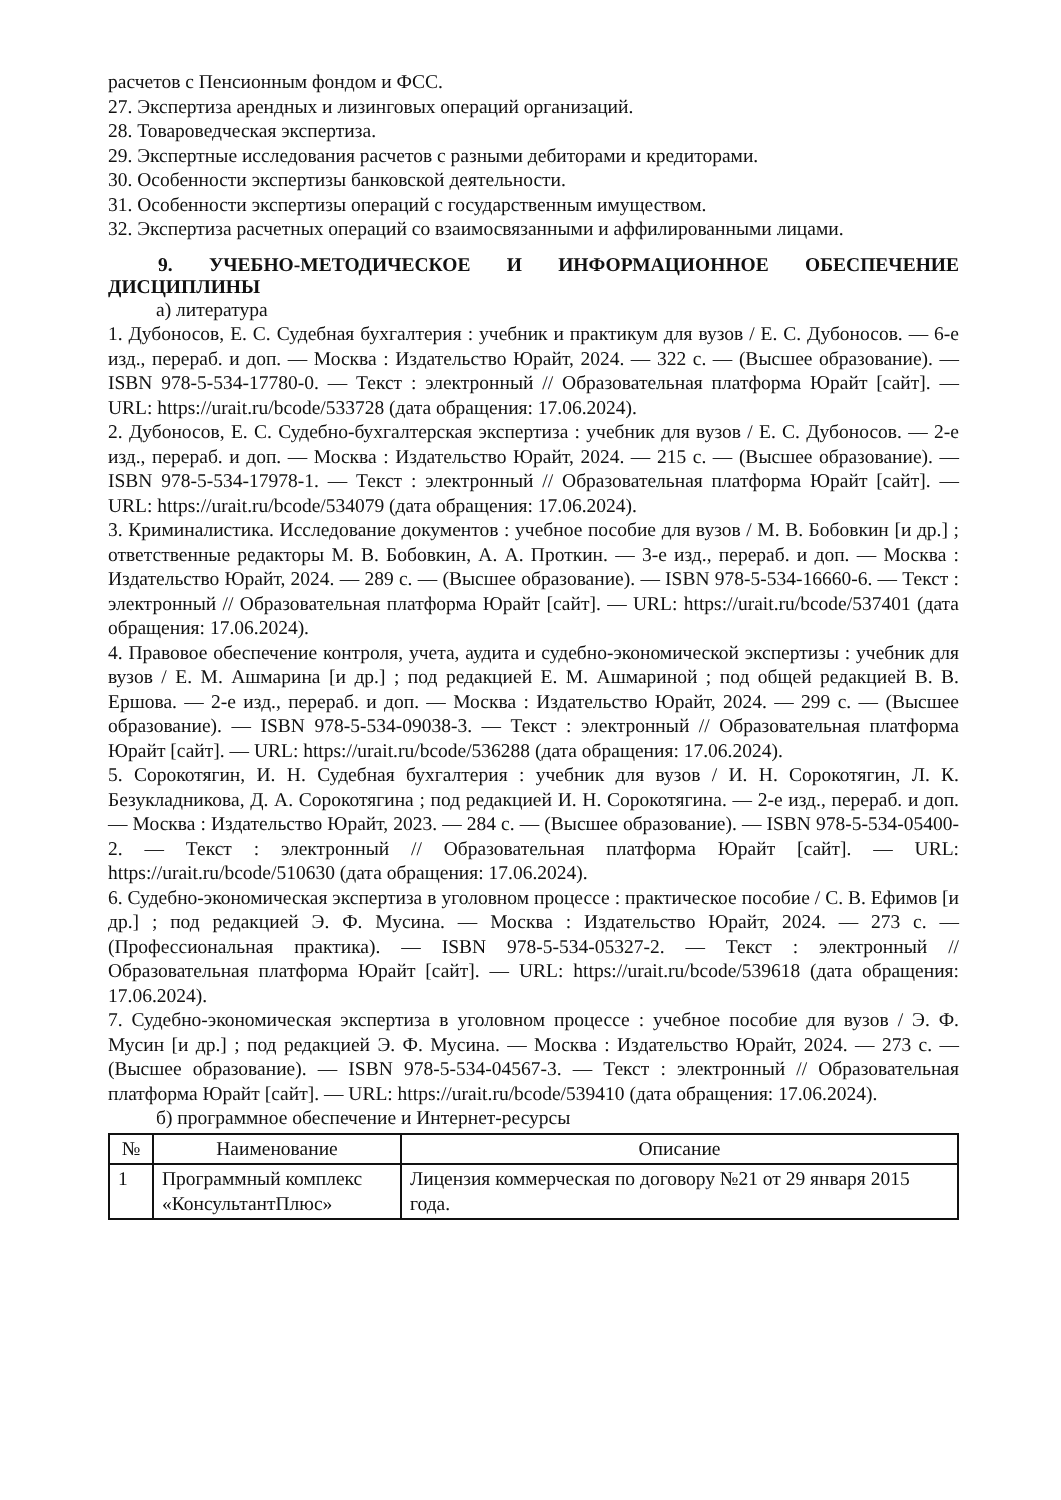расчетов с Пенсионным фондом и ФСС.
27. Экспертиза арендных и лизинговых операций организаций.
28. Товароведческая экспертиза.
29. Экспертные исследования расчетов с разными дебиторами и кредиторами.
30. Особенности экспертизы банковской деятельности.
31. Особенности экспертизы операций с государственным имуществом.
32. Экспертиза расчетных операций со взаимосвязанными и аффилированными лицами.
9. УЧЕБНО-МЕТОДИЧЕСКОЕ И ИНФОРМАЦИОННОЕ ОБЕСПЕЧЕНИЕ ДИСЦИПЛИНЫ
а) литература
1. Дубоносов, Е. С. Судебная бухгалтерия : учебник и практикум для вузов / Е. С. Дубоносов. — 6-е изд., перераб. и доп. — Москва : Издательство Юрайт, 2024. — 322 с. — (Высшее образование). — ISBN 978-5-534-17780-0. — Текст : электронный // Образовательная платформа Юрайт [сайт]. — URL: https://urait.ru/bcode/533728 (дата обращения: 17.06.2024).
2. Дубоносов, Е. С. Судебно-бухгалтерская экспертиза : учебник для вузов / Е. С. Дубоносов. — 2-е изд., перераб. и доп. — Москва : Издательство Юрайт, 2024. — 215 с. — (Высшее образование). — ISBN 978-5-534-17978-1. — Текст : электронный // Образовательная платформа Юрайт [сайт]. — URL: https://urait.ru/bcode/534079 (дата обращения: 17.06.2024).
3. Криминалистика. Исследование документов : учебное пособие для вузов / М. В. Бобовкин [и др.] ; ответственные редакторы М. В. Бобовкин, А. А. Проткин. — 3-е изд., перераб. и доп. — Москва : Издательство Юрайт, 2024. — 289 с. — (Высшее образование). — ISBN 978-5-534-16660-6. — Текст : электронный // Образовательная платформа Юрайт [сайт]. — URL: https://urait.ru/bcode/537401 (дата обращения: 17.06.2024).
4. Правовое обеспечение контроля, учета, аудита и судебно-экономической экспертизы : учебник для вузов / Е. М. Ашмарина [и др.] ; под редакцией Е. М. Ашмариной ; под общей редакцией В. В. Ершова. — 2-е изд., перераб. и доп. — Москва : Издательство Юрайт, 2024. — 299 с. — (Высшее образование). — ISBN 978-5-534-09038-3. — Текст : электронный // Образовательная платформа Юрайт [сайт]. — URL: https://urait.ru/bcode/536288 (дата обращения: 17.06.2024).
5. Сорокотягин, И. Н. Судебная бухгалтерия : учебник для вузов / И. Н. Сорокотягин, Л. К. Безукладникова, Д. А. Сорокотягина ; под редакцией И. Н. Сорокотягина. — 2-е изд., перераб. и доп. — Москва : Издательство Юрайт, 2023. — 284 с. — (Высшее образование). — ISBN 978-5-534-05400-2. — Текст : электронный // Образовательная платформа Юрайт [сайт]. — URL: https://urait.ru/bcode/510630 (дата обращения: 17.06.2024).
6. Судебно-экономическая экспертиза в уголовном процессе : практическое пособие / С. В. Ефимов [и др.] ; под редакцией Э. Ф. Мусина. — Москва : Издательство Юрайт, 2024. — 273 с. — (Профессиональная практика). — ISBN 978-5-534-05327-2. — Текст : электронный // Образовательная платформа Юрайт [сайт]. — URL: https://urait.ru/bcode/539618 (дата обращения: 17.06.2024).
7. Судебно-экономическая экспертиза в уголовном процессе : учебное пособие для вузов / Э. Ф. Мусин [и др.] ; под редакцией Э. Ф. Мусина. — Москва : Издательство Юрайт, 2024. — 273 с. — (Высшее образование). — ISBN 978-5-534-04567-3. — Текст : электронный // Образовательная платформа Юрайт [сайт]. — URL: https://urait.ru/bcode/539410 (дата обращения: 17.06.2024).
б) программное обеспечение и Интернет-ресурсы
| № | Наименование | Описание |
| --- | --- | --- |
| 1 | Программный комплекс «КонсультантПлюс» | Лицензия коммерческая по договору №21 от 29 января 2015 года. |